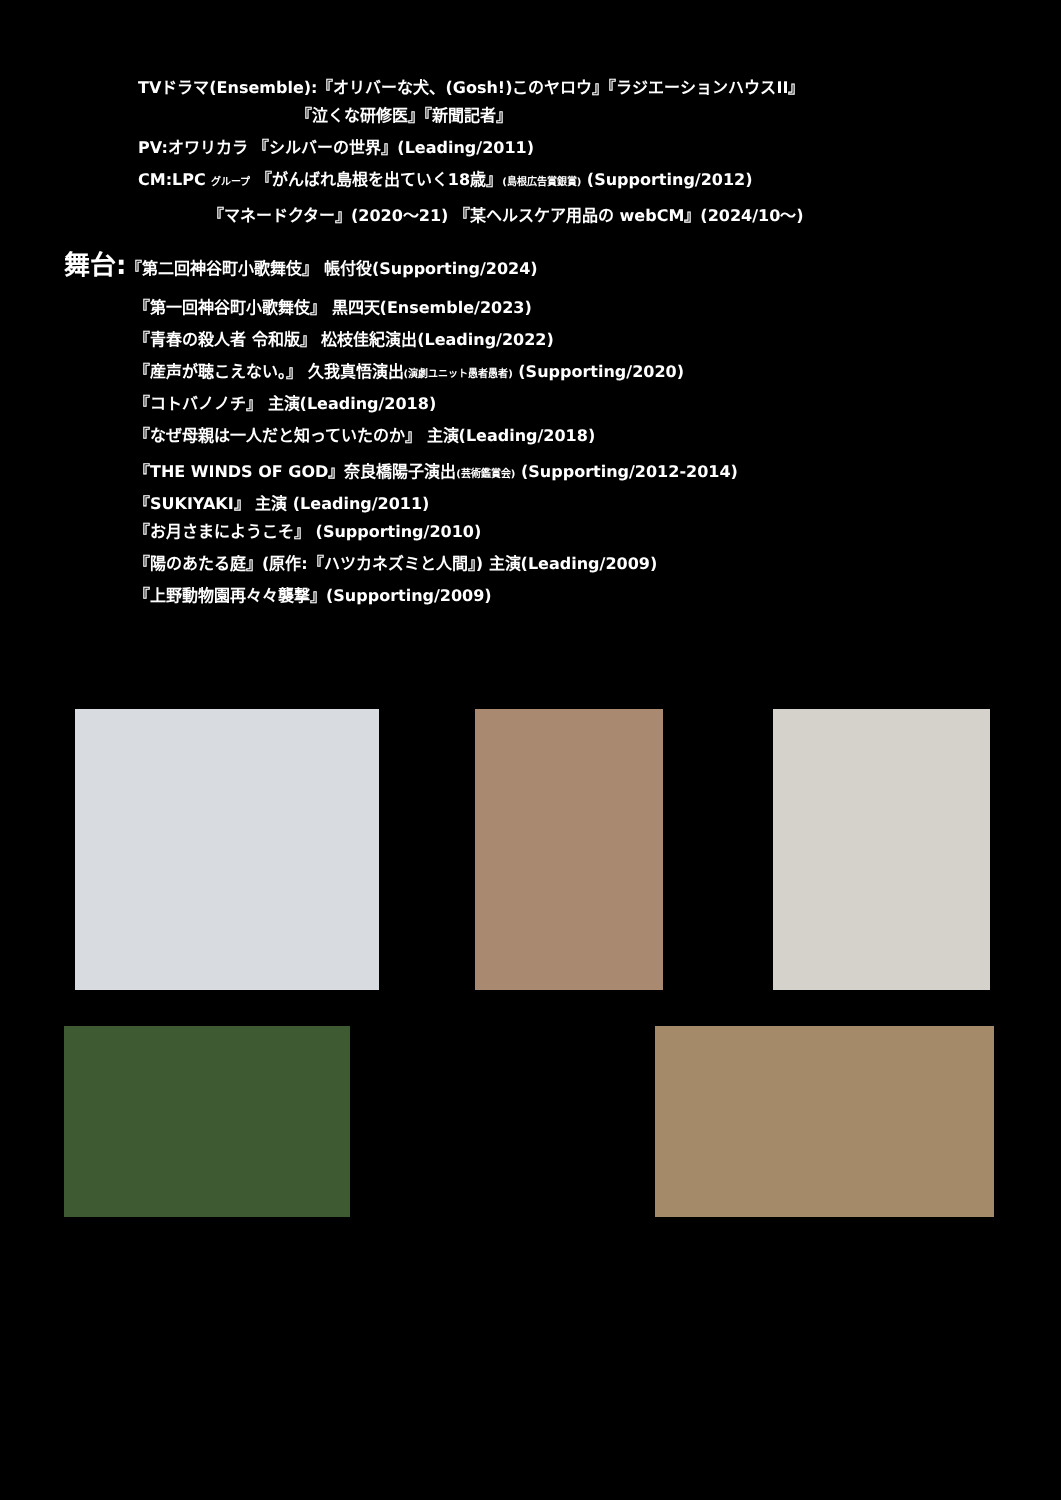TVドラマ(Ensemble):『オリバーな犬、(Gosh!)このヤロウ』『ラジエーションハウスII』
『泣くな研修医』『新聞記者』
PV:オワリカラ 『シルバーの世界』(Leading/2011)
CM:LPC グループ 『がんばれ島根を出ていく18歳』(島根広告賞銀賞) (Supporting/2012)
『マネードクター』(2020～21) 『某ヘルスケア用品の webCM』(2024/10～)
舞台:『第二回神谷町小歌舞伎』 帳付役(Supporting/2024)
『第一回神谷町小歌舞伎』 黒四天(Ensemble/2023)
『青春の殺人者 令和版』 松枝佳紀演出(Leading/2022)
『産声が聴こえない。』 久我真悟演出(演劇ユニット愚者愚者) (Supporting/2020)
『コトバノノチ』 主演(Leading/2018)
『なぜ母親は一人だと知っていたのか』 主演(Leading/2018)
『THE WINDS OF GOD』奈良橋陽子演出(芸術鑑賞会) (Supporting/2012-2014)
『SUKIYAKI』 主演 (Leading/2011)
『お月さまにようこそ』 (Supporting/2010)
『陽のあたる庭』(原作:『ハツカネズミと人間』) 主演(Leading/2009)
『上野動物園再々々襲撃』(Supporting/2009)